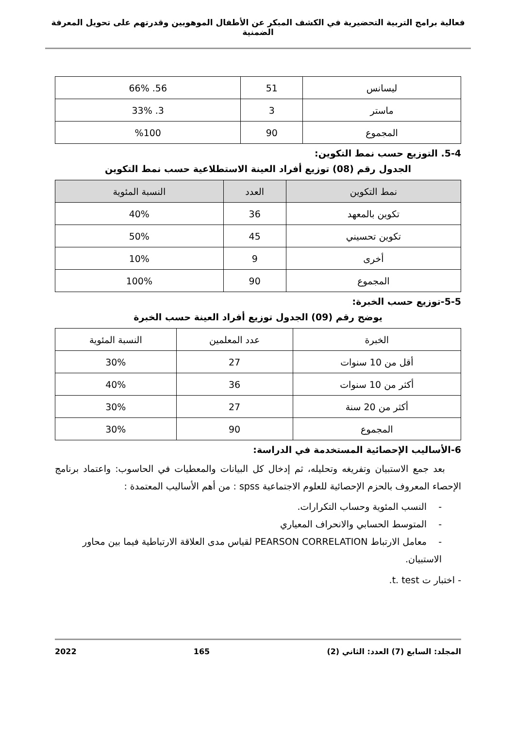فعالية برامج التربية التحضيرية في الكشف المبكر عن الأطفال الموهوبين وقدرتهم على تحويل المعرفة الضمنية
| ليسانس | 51 | 56. 66% |
| ماستر | 3 | 3. 33% |
| المجموع | 90 | %100 |
5-4. التوزيع حسب نمط التكوين:
الجدول رقم (08) توزيع أفراد العينة الاستطلاعية حسب نمط التكوين
| نمط التكوين | العدد | النسبة المئوية |
| --- | --- | --- |
| تكوين بالمعهد | 36 | 40% |
| تكوين تحسيني | 45 | 50% |
| أخرى | 9 | 10% |
| المجموع | 90 | 100% |
5-5-توزيع حسب الخبرة:
يوضح رقم (09) الجدول توزيع أفراد العينة حسب الخبرة
| الخبرة | عدد المعلمين | النسبة المئوية |
| --- | --- | --- |
| أقل من 10 سنوات | 27 | 30% |
| أكثر من 10 سنوات | 36 | 40% |
| أكثر من 20 سنة | 27 | 30% |
| المجموع | 90 | 30% |
6-الأساليب الإحصائية المستخدمة في الدراسة:
بعد جمع الاستبيان وتفريغه وتحليله، ثم إدخال كل البيانات والمعطيات في الحاسوب: واعتماد برنامج الإحصاء المعروف بالحزم الإحصائية للعلوم الاجتماعية spss : من أهم الأساليب المعتمدة :
- النسب المئوية وحساب التكرارات.
- المتوسط الحسابي والانحراف المعياري
- معامل الارتباط PEARSON CORRELATION لقياس مدى العلاقة الارتباطية فيما بين محاور الاستبيان.
- اختبار ت t. test.
المجلد: السابع (7) العدد: الثاني (2) 165 2022